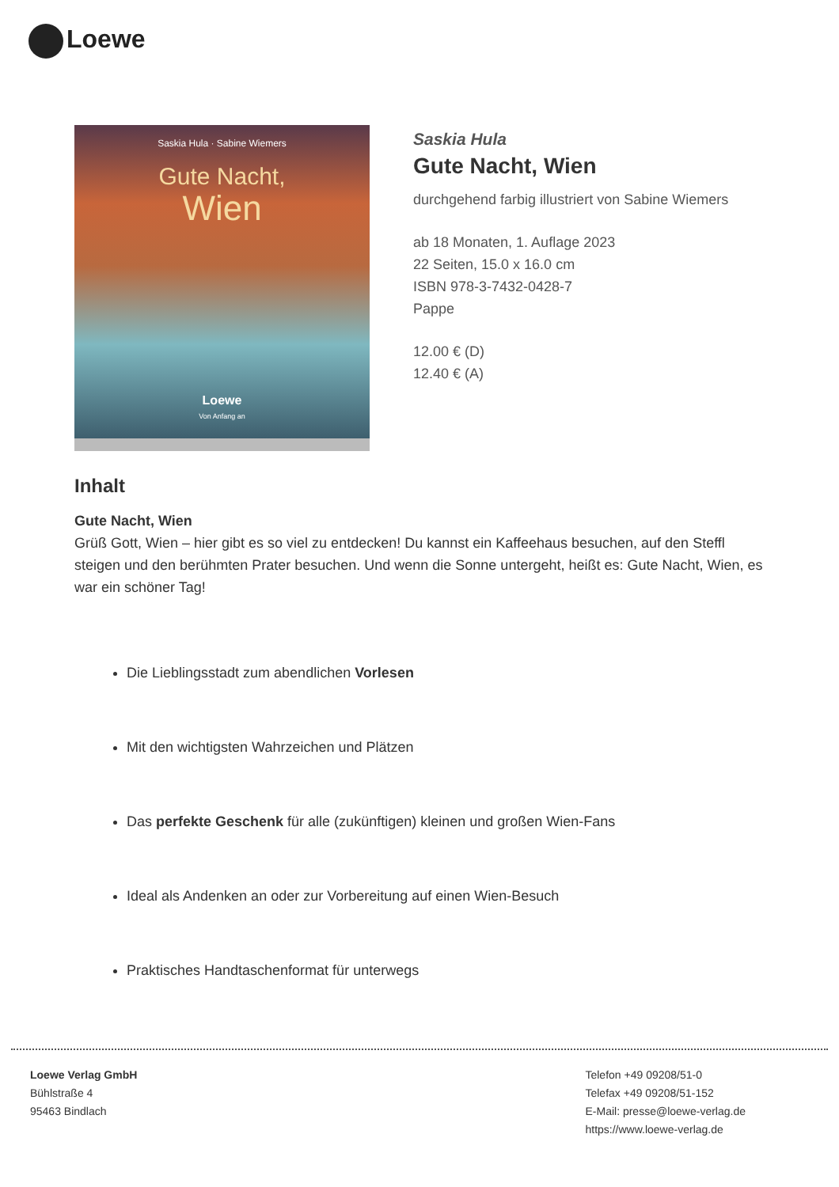Loewe
Saskia Hula · Sabine Wiemers
Gute Nacht,
Wien
Loewe
Von Anfang an
Saskia Hula
Gute Nacht, Wien
durchgehend farbig illustriert von Sabine Wiemers
ab 18 Monaten, 1. Auflage 2023
22 Seiten, 15.0 x 16.0 cm
ISBN 978-3-7432-0428-7
Pappe
12.00 € (D)
12.40 € (A)
Inhalt
Gute Nacht, Wien
Grüß Gott, Wien – hier gibt es so viel zu entdecken! Du kannst ein Kaffeehaus besuchen, auf den Steffl steigen und den berühmten Prater besuchen. Und wenn die Sonne untergeht, heißt es: Gute Nacht, Wien, es war ein schöner Tag!
Die Lieblingsstadt zum abendlichen Vorlesen
Mit den wichtigsten Wahrzeichen und Plätzen
Das perfekte Geschenk für alle (zukünftigen) kleinen und großen Wien-Fans
Ideal als Andenken an oder zur Vorbereitung auf einen Wien-Besuch
Praktisches Handtaschenformat für unterwegs
Loewe Verlag GmbH
Bühlstraße 4
95463 Bindlach
Telefon +49 09208/51-0
Telefax +49 09208/51-152
E-Mail: presse@loewe-verlag.de
https://www.loewe-verlag.de